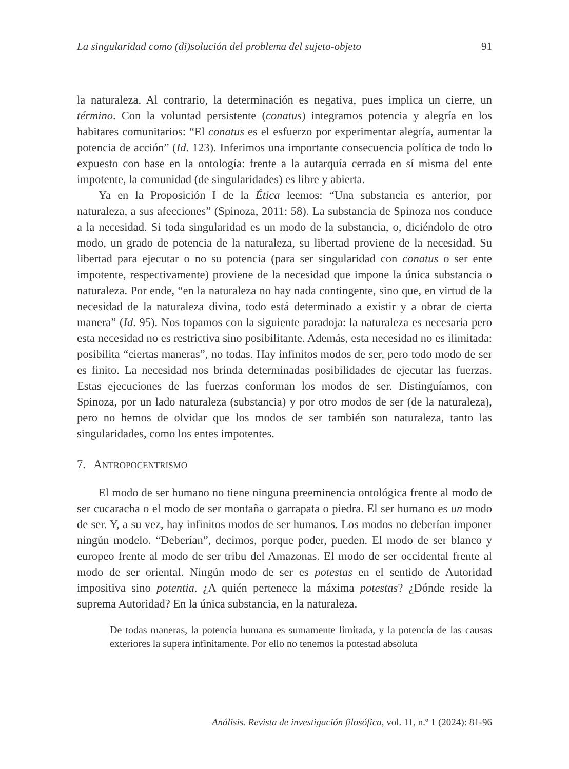La singularidad como (di)solución del problema del sujeto-objeto 91
la naturaleza. Al contrario, la determinación es negativa, pues implica un cierre, un término. Con la voluntad persistente (conatus) integramos potencia y alegría en los habitares comunitarios: “El conatus es el esfuerzo por experimentar alegría, aumentar la potencia de acción” (Id. 123). Inferimos una importante consecuencia política de todo lo expuesto con base en la ontología: frente a la autarquía cerrada en sí misma del ente impotente, la comunidad (de singularidades) es libre y abierta.
Ya en la Proposición I de la Ética leemos: “Una substancia es anterior, por naturaleza, a sus afecciones” (Spinoza, 2011: 58). La substancia de Spinoza nos conduce a la necesidad. Si toda singularidad es un modo de la substancia, o, diciéndolo de otro modo, un grado de potencia de la naturaleza, su libertad proviene de la necesidad. Su libertad para ejecutar o no su potencia (para ser singularidad con conatus o ser ente impotente, respectivamente) proviene de la necesidad que impone la única substancia o naturaleza. Por ende, “en la naturaleza no hay nada contingente, sino que, en virtud de la necesidad de la naturaleza divina, todo está determinado a existir y a obrar de cierta manera” (Id. 95). Nos topamos con la siguiente paradoja: la naturaleza es necesaria pero esta necesidad no es restrictiva sino posibilitante. Además, esta necesidad no es ilimitada: posibilita “ciertas maneras”, no todas. Hay infinitos modos de ser, pero todo modo de ser es finito. La necesidad nos brinda determinadas posibilidades de ejecutar las fuerzas. Estas ejecuciones de las fuerzas conforman los modos de ser. Distinguíamos, con Spinoza, por un lado naturaleza (substancia) y por otro modos de ser (de la naturaleza), pero no hemos de olvidar que los modos de ser también son naturaleza, tanto las singularidades, como los entes impotentes.
7. ANTROPOCENTRISMO
El modo de ser humano no tiene ninguna preeminencia ontológica frente al modo de ser cucaracha o el modo de ser montaña o garrapata o piedra. El ser humano es un modo de ser. Y, a su vez, hay infinitos modos de ser humanos. Los modos no deberían imponer ningún modelo. “Deberían”, decimos, porque poder, pueden. El modo de ser blanco y europeo frente al modo de ser tribu del Amazonas. El modo de ser occidental frente al modo de ser oriental. Ningún modo de ser es potestas en el sentido de Autoridad impositiva sino potentia. ¿A quién pertenece la máxima potestas? ¿Dónde reside la suprema Autoridad? En la única substancia, en la naturaleza.
De todas maneras, la potencia humana es sumamente limitada, y la potencia de las causas exteriores la supera infinitamente. Por ello no tenemos la potestad absoluta
Análisis. Revista de investigación filosófica, vol. 11, n.º 1 (2024): 81-96